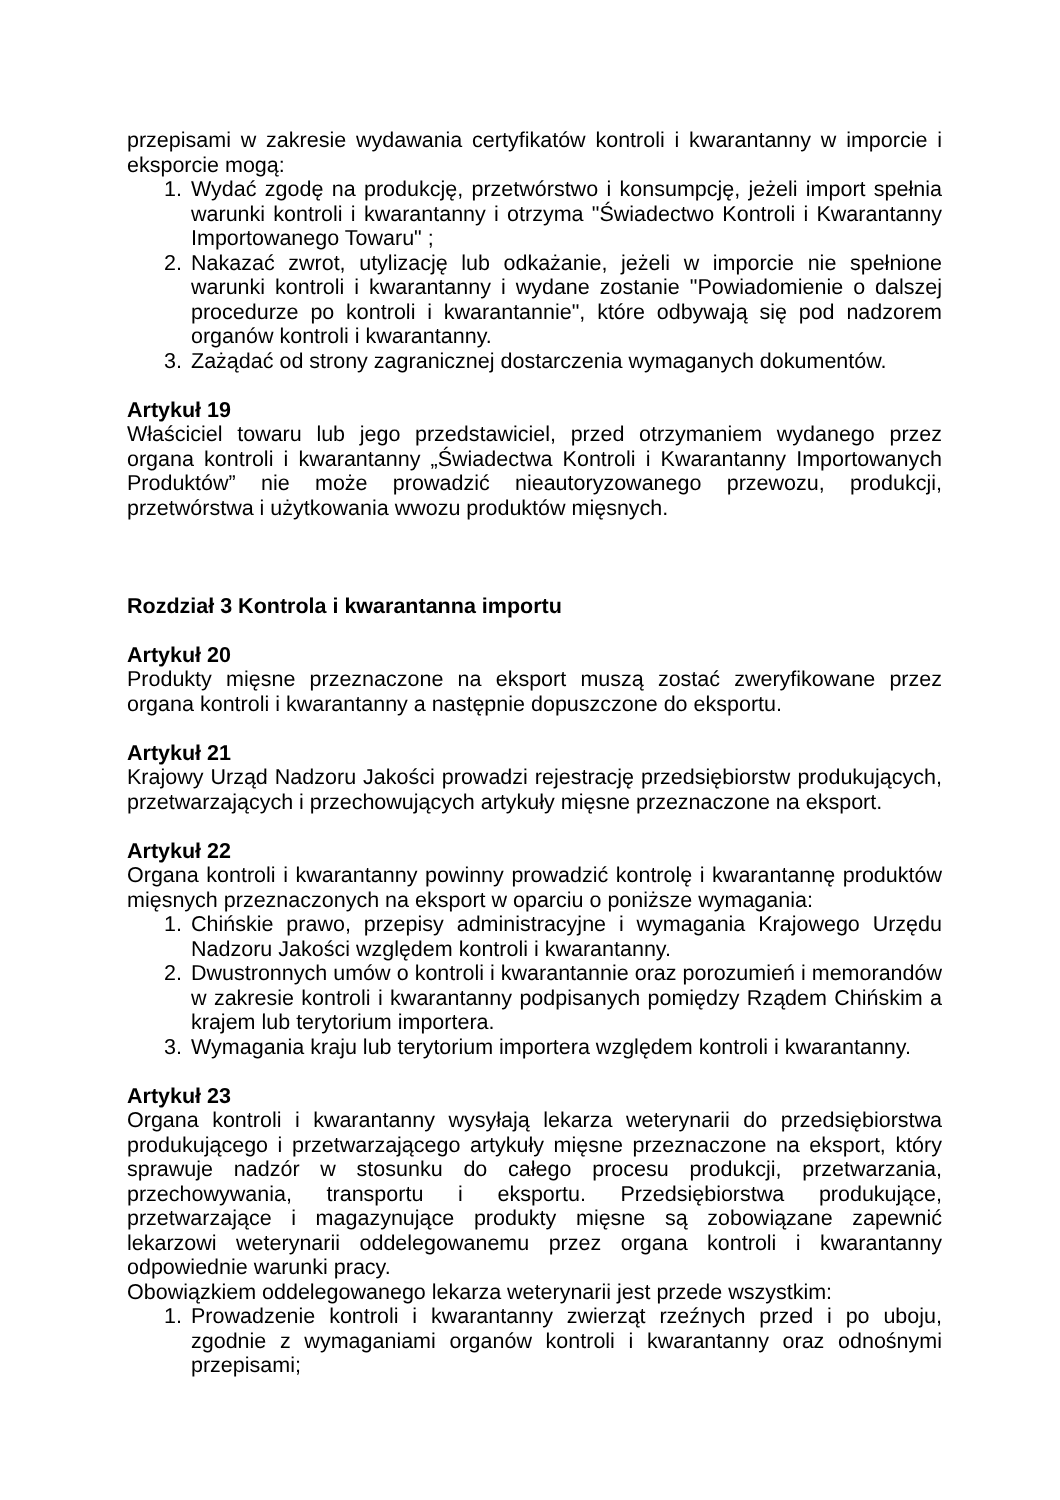przepisami w zakresie wydawania certyfikatów kontroli i kwarantanny w imporcie i eksporcie mogą:
1. Wydać zgodę na produkcję, przetwórstwo i konsumpcję, jeżeli import spełnia warunki kontroli i kwarantanny i otrzyma "Świadectwo Kontroli i Kwarantanny Importowanego Towaru" ;
2. Nakazać zwrot, utylizację lub odkażanie, jeżeli w imporcie nie spełnione warunki kontroli i kwarantanny i wydane zostanie "Powiadomienie o dalszej procedurze po kontroli i kwarantannie", które odbywają się pod nadzorem organów kontroli i kwarantanny.
3. Zażądać od strony zagranicznej dostarczenia wymaganych dokumentów.
Artykuł 19
Właściciel towaru lub jego przedstawiciel, przed otrzymaniem wydanego przez organa kontroli i kwarantanny „Świadectwa Kontroli i Kwarantanny Importowanych Produktów” nie może prowadzić nieautoryzowanego przewozu, produkcji, przetwórstwa i użytkowania wwozu produktów mięsnych.
Rozdział 3 Kontrola i kwarantanna importu
Artykuł 20
Produkty mięsne przeznaczone na eksport muszą zostać zweryfikowane przez organa kontroli i kwarantanny a następnie dopuszczone do eksportu.
Artykuł 21
Krajowy Urząd Nadzoru Jakości prowadzi rejestrację przedsiębiorstw produkujących, przetwarzających i przechowujących artykuły mięsne przeznaczone na eksport.
Artykuł 22
Organa kontroli i kwarantanny powinny prowadzić kontrolę i kwarantannę produktów mięsnych przeznaczonych na eksport w oparciu o poniższe wymagania:
1. Chińskie prawo, przepisy administracyjne i wymagania Krajowego Urzędu Nadzoru Jakości względem kontroli i kwarantanny.
2. Dwustronnych umów o kontroli i kwarantannie oraz porozumień i memorandów w zakresie kontroli i kwarantanny podpisanych pomiędzy Rządem Chińskim a krajem lub terytorium importera.
3. Wymagania kraju lub terytorium importera względem kontroli i kwarantanny.
Artykuł 23
Organa kontroli i kwarantanny wysyłają lekarza weterynarii do przedsiębiorstwa produkującego i przetwarzającego artykuły mięsne przeznaczone na eksport, który sprawuje nadzór w stosunku do całego procesu produkcji, przetwarzania, przechowywania, transportu i eksportu. Przedsiębiorstwa produkujące, przetwarzające i magazynujące produkty mięsne są zobowiązane zapewnić lekarzowi weterynarii oddelegowanemu przez organa kontroli i kwarantanny odpowiednie warunki pracy.
Obowiązkiem oddelegowanego lekarza weterynarii jest przede wszystkim:
1. Prowadzenie kontroli i kwarantanny zwierząt rzeźnych przed i po uboju, zgodnie z wymaganiami organów kontroli i kwarantanny oraz odnośnymi przepisami;